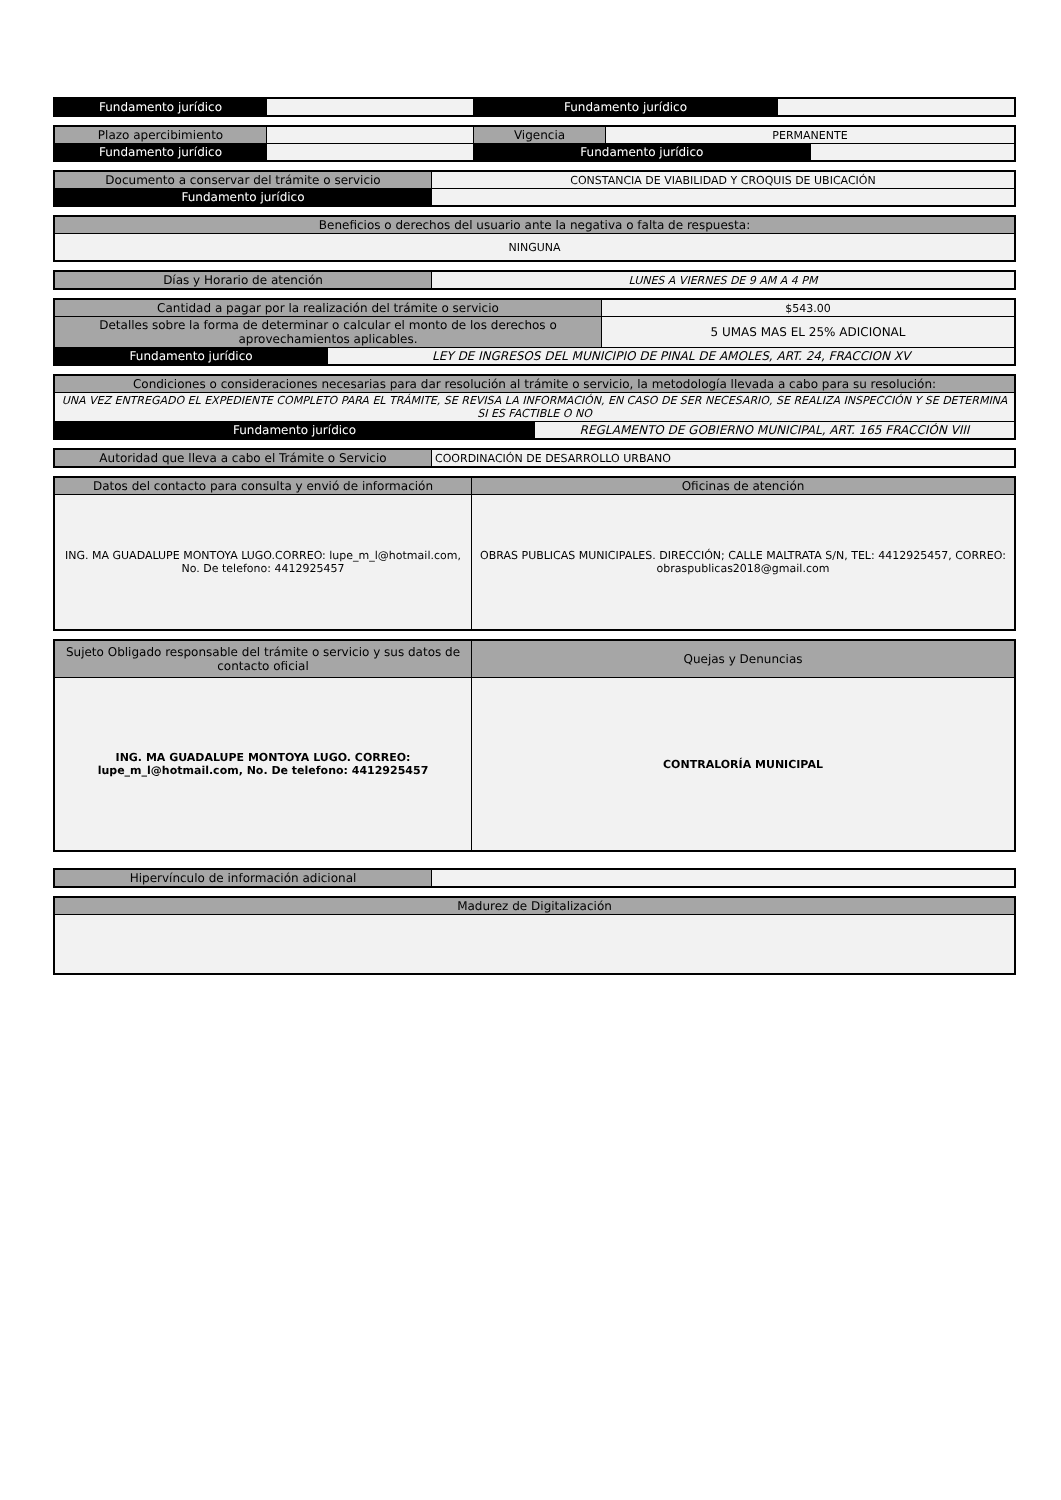| Fundamento jurídico | | Fundamento jurídico | |
| Plazo apercibimiento | | Vigencia | PERMANENTE | |
| Fundamento jurídico | | Fundamento jurídico | | |
| Documento a conservar del trámite o servicio | CONSTANCIA DE VIABILIDAD Y CROQUIS DE UBICACIÓN |
| Fundamento jurídico | |
| Beneficios o derechos del usuario ante la negativa o falta de respuesta: |
| NINGUNA |
| Días y Horario de atención | LUNES A VIERNES DE 9 AM A 4 PM |
| Cantidad a pagar por la realización del trámite o servicio | | $543.00 |
| Detalles sobre la forma de determinar o calcular el monto de los derechos o aprovechamientos aplicables. | | 5 UMAS MAS EL 25% ADICIONAL |
| Fundamento jurídico | LEY DE INGRESOS DEL MUNICIPIO DE PINAL DE AMOLES, ART. 24, FRACCION XV | |
| Condiciones o consideraciones necesarias para dar resolución al trámite o servicio, la metodología llevada a cabo para su resolución: | |
| UNA VEZ ENTREGADO EL EXPEDIENTE COMPLETO PARA EL TRÁMITE, SE REVISA LA INFORMACIÓN, EN CASO DE SER NECESARIO, SE REALIZA INSPECCIÓN Y SE DETERMINA SI ES FACTIBLE O NO | |
| Fundamento jurídico | REGLAMENTO DE GOBIERNO MUNICIPAL, ART. 165 FRACCIÓN VIII |
| Autoridad que lleva a cabo el Trámite o Servicio | COORDINACIÓN DE DESARROLLO URBANO |
| Datos del contacto para consulta y envió de información | Oficinas de atención |
| ING. MA GUADALUPE MONTOYA LUGO.CORREO: lupe_m_l@hotmail.com, No. De telefono: 4412925457 | OBRAS PUBLICAS MUNICIPALES. DIRECCIÓN; CALLE MALTRATA S/N, TEL: 4412925457, CORREO: obraspublicas2018@gmail.com |
| Sujeto Obligado responsable del trámite o servicio y sus datos de contacto oficial | Quejas y Denuncias |
| ING. MA GUADALUPE MONTOYA LUGO. CORREO: lupe_m_l@hotmail.com, No. De telefono: 4412925457 | CONTRALORÍA MUNICIPAL |
| Hipervínculo de información adicional | |
| Madurez de Digitalización |